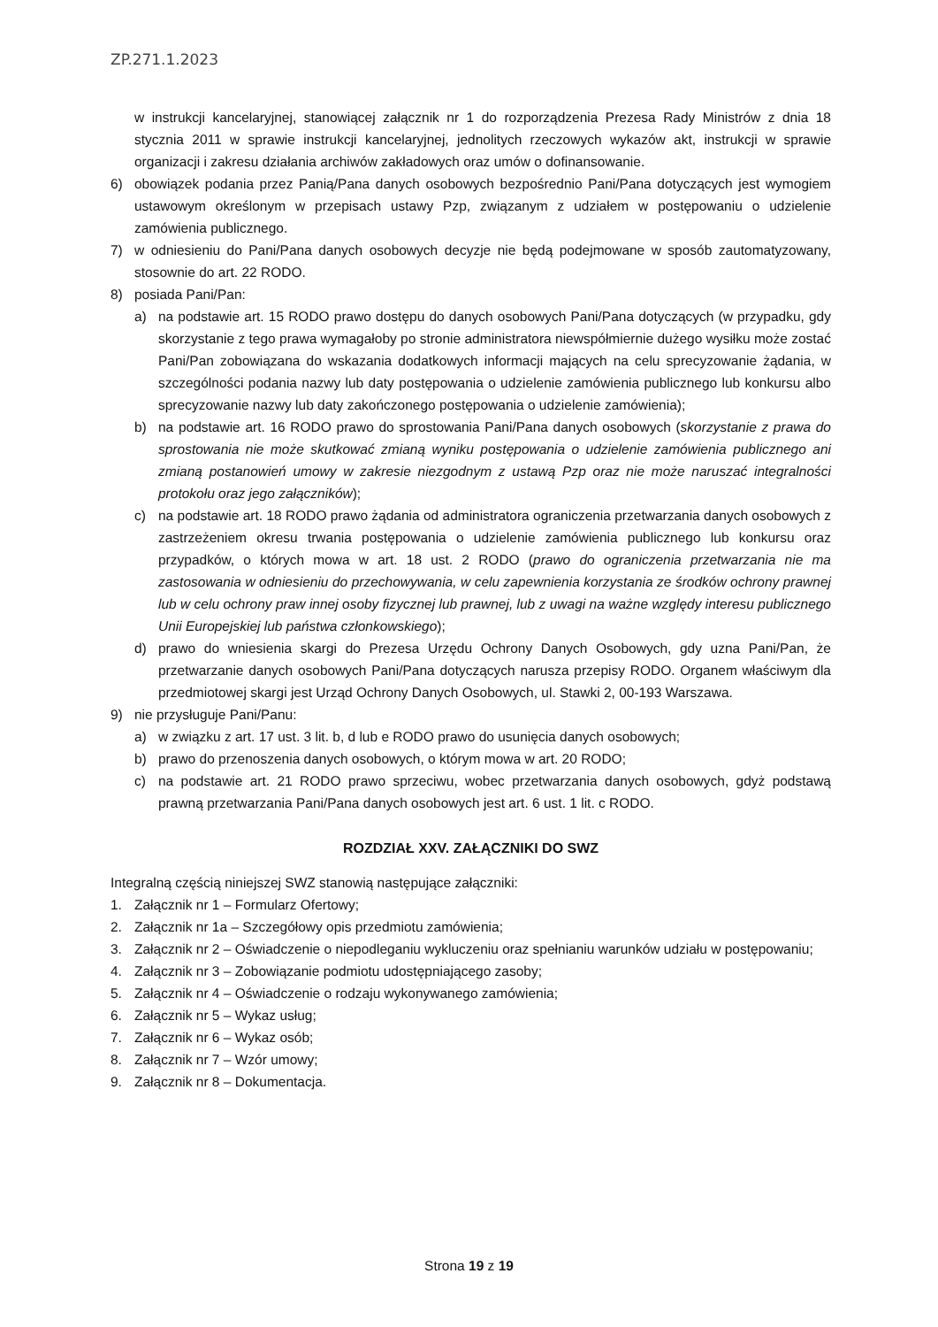ZP.271.1.2023
w instrukcji kancelaryjnej, stanowiącej załącznik nr 1 do rozporządzenia Prezesa Rady Ministrów z dnia 18 stycznia 2011 w sprawie instrukcji kancelaryjnej, jednolitych rzeczowych wykazów akt, instrukcji w sprawie organizacji i zakresu działania archiwów zakładowych oraz umów o dofinansowanie.
6) obowiązek podania przez Panią/Pana danych osobowych bezpośrednio Pani/Pana dotyczących jest wymogiem ustawowym określonym w przepisach ustawy Pzp, związanym z udziałem w postępowaniu o udzielenie zamówienia publicznego.
7) w odniesieniu do Pani/Pana danych osobowych decyzje nie będą podejmowane w sposób zautomatyzowany, stosownie do art. 22 RODO.
8) posiada Pani/Pan:
a) na podstawie art. 15 RODO prawo dostępu do danych osobowych Pani/Pana dotyczących (w przypadku, gdy skorzystanie z tego prawa wymagałoby po stronie administratora niewspółmiernie dużego wysiłku może zostać Pani/Pan zobowiązana do wskazania dodatkowych informacji mających na celu sprecyzowanie żądania, w szczególności podania nazwy lub daty postępowania o udzielenie zamówienia publicznego lub konkursu albo sprecyzowanie nazwy lub daty zakończonego postępowania o udzielenie zamówienia);
b) na podstawie art. 16 RODO prawo do sprostowania Pani/Pana danych osobowych (skorzystanie z prawa do sprostowania nie może skutkować zmianą wyniku postępowania o udzielenie zamówienia publicznego ani zmianą postanowień umowy w zakresie niezgodnym z ustawą Pzp oraz nie może naruszać integralności protokołu oraz jego załączników);
c) na podstawie art. 18 RODO prawo żądania od administratora ograniczenia przetwarzania danych osobowych z zastrzeżeniem okresu trwania postępowania o udzielenie zamówienia publicznego lub konkursu oraz przypadków, o których mowa w art. 18 ust. 2 RODO (prawo do ograniczenia przetwarzania nie ma zastosowania w odniesieniu do przechowywania, w celu zapewnienia korzystania ze środków ochrony prawnej lub w celu ochrony praw innej osoby fizycznej lub prawnej, lub z uwagi na ważne względy interesu publicznego Unii Europejskiej lub państwa członkowskiego);
d) prawo do wniesienia skargi do Prezesa Urzędu Ochrony Danych Osobowych, gdy uzna Pani/Pan, że przetwarzanie danych osobowych Pani/Pana dotyczących narusza przepisy RODO. Organem właściwym dla przedmiotowej skargi jest Urząd Ochrony Danych Osobowych, ul. Stawki 2, 00-193 Warszawa.
9) nie przysługuje Pani/Panu:
a) w związku z art. 17 ust. 3 lit. b, d lub e RODO prawo do usunięcia danych osobowych;
b) prawo do przenoszenia danych osobowych, o którym mowa w art. 20 RODO;
c) na podstawie art. 21 RODO prawo sprzeciwu, wobec przetwarzania danych osobowych, gdyż podstawą prawną przetwarzania Pani/Pana danych osobowych jest art. 6 ust. 1 lit. c RODO.
ROZDZIAŁ XXV. ZAŁĄCZNIKI DO SWZ
Integralną częścią niniejszej SWZ stanowią następujące załączniki:
1. Załącznik nr 1 – Formularz Ofertowy;
2. Załącznik nr 1a – Szczegółowy opis przedmiotu zamówienia;
3. Załącznik nr 2 – Oświadczenie o niepodleganiu wykluczeniu oraz spełnianiu warunków udziału w postępowaniu;
4. Załącznik nr 3 – Zobowiązanie podmiotu udostępniającego zasoby;
5. Załącznik nr 4 – Oświadczenie o rodzaju wykonywanego zamówienia;
6. Załącznik nr 5 – Wykaz usług;
7. Załącznik nr 6 – Wykaz osób;
8. Załącznik nr 7 – Wzór umowy;
9. Załącznik nr 8 – Dokumentacja.
Strona 19 z 19